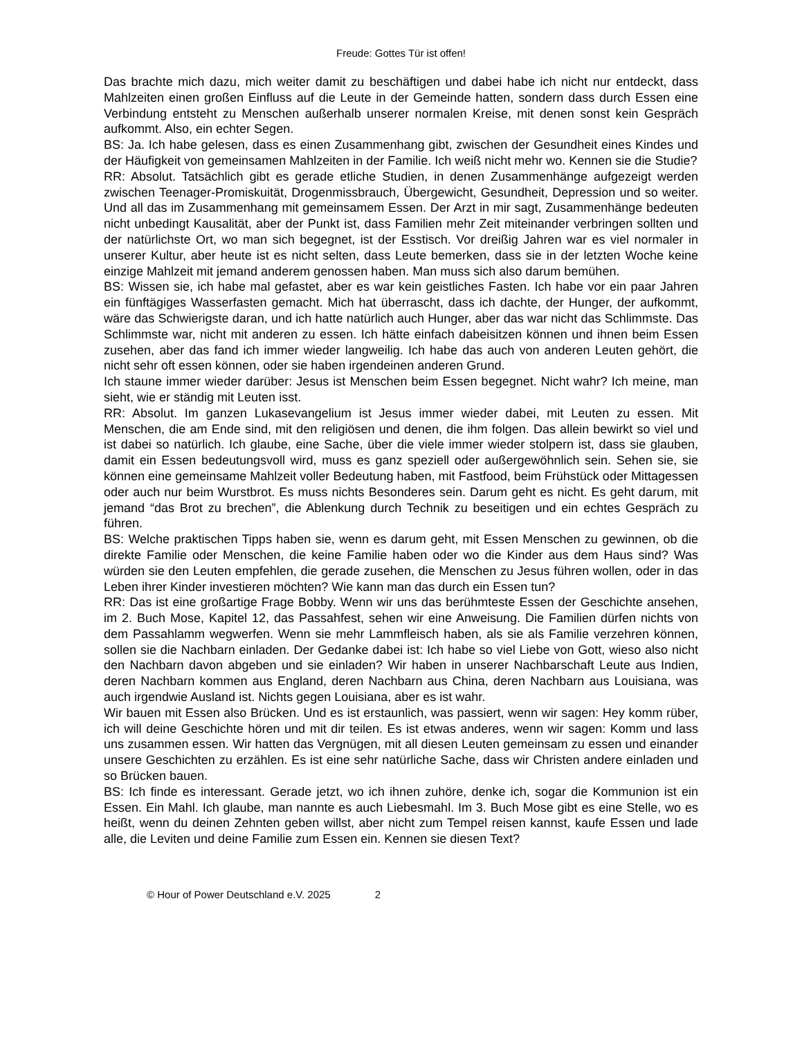Freude: Gottes Tür ist offen!
Das brachte mich dazu, mich weiter damit zu beschäftigen und dabei habe ich nicht nur entdeckt, dass Mahlzeiten einen großen Einfluss auf die Leute in der Gemeinde hatten, sondern dass durch Essen eine Verbindung entsteht zu Menschen außerhalb unserer normalen Kreise, mit denen sonst kein Gespräch aufkommt. Also, ein echter Segen.
BS: Ja. Ich habe gelesen, dass es einen Zusammenhang gibt, zwischen der Gesundheit eines Kindes und der Häufigkeit von gemeinsamen Mahlzeiten in der Familie. Ich weiß nicht mehr wo. Kennen sie die Studie?
RR: Absolut. Tatsächlich gibt es gerade etliche Studien, in denen Zusammenhänge aufgezeigt werden zwischen Teenager-Promiskuität, Drogenmissbrauch, Übergewicht, Gesundheit, Depression und so weiter. Und all das im Zusammenhang mit gemeinsamem Essen. Der Arzt in mir sagt, Zusammenhänge bedeuten nicht unbedingt Kausalität, aber der Punkt ist, dass Familien mehr Zeit miteinander verbringen sollten und der natürlichste Ort, wo man sich begegnet, ist der Esstisch. Vor dreißig Jahren war es viel normaler in unserer Kultur, aber heute ist es nicht selten, dass Leute bemerken, dass sie in der letzten Woche keine einzige Mahlzeit mit jemand anderem genossen haben. Man muss sich also darum bemühen.
BS: Wissen sie, ich habe mal gefastet, aber es war kein geistliches Fasten. Ich habe vor ein paar Jahren ein fünftägiges Wasserfasten gemacht. Mich hat überrascht, dass ich dachte, der Hunger, der aufkommt, wäre das Schwierigste daran, und ich hatte natürlich auch Hunger, aber das war nicht das Schlimmste. Das Schlimmste war, nicht mit anderen zu essen. Ich hätte einfach dabeisitzen können und ihnen beim Essen zusehen, aber das fand ich immer wieder langweilig. Ich habe das auch von anderen Leuten gehört, die nicht sehr oft essen können, oder sie haben irgendeinen anderen Grund.
Ich staune immer wieder darüber: Jesus ist Menschen beim Essen begegnet. Nicht wahr? Ich meine, man sieht, wie er ständig mit Leuten isst.
RR: Absolut. Im ganzen Lukasevangelium ist Jesus immer wieder dabei, mit Leuten zu essen. Mit Menschen, die am Ende sind, mit den religiösen und denen, die ihm folgen. Das allein bewirkt so viel und ist dabei so natürlich. Ich glaube, eine Sache, über die viele immer wieder stolpern ist, dass sie glauben, damit ein Essen bedeutungsvoll wird, muss es ganz speziell oder außergewöhnlich sein. Sehen sie, sie können eine gemeinsame Mahlzeit voller Bedeutung haben, mit Fastfood, beim Frühstück oder Mittagessen oder auch nur beim Wurstbrot. Es muss nichts Besonderes sein. Darum geht es nicht. Es geht darum, mit jemand “das Brot zu brechen”, die Ablenkung durch Technik zu beseitigen und ein echtes Gespräch zu führen.
BS: Welche praktischen Tipps haben sie, wenn es darum geht, mit Essen Menschen zu gewinnen, ob die direkte Familie oder Menschen, die keine Familie haben oder wo die Kinder aus dem Haus sind? Was würden sie den Leuten empfehlen, die gerade zusehen, die Menschen zu Jesus führen wollen, oder in das Leben ihrer Kinder investieren möchten? Wie kann man das durch ein Essen tun?
RR: Das ist eine großartige Frage Bobby. Wenn wir uns das berühmteste Essen der Geschichte ansehen, im 2. Buch Mose, Kapitel 12, das Passahfest, sehen wir eine Anweisung. Die Familien dürfen nichts von dem Passahlamm wegwerfen. Wenn sie mehr Lammfleisch haben, als sie als Familie verzehren können, sollen sie die Nachbarn einladen. Der Gedanke dabei ist: Ich habe so viel Liebe von Gott, wieso also nicht den Nachbarn davon abgeben und sie einladen? Wir haben in unserer Nachbarschaft Leute aus Indien, deren Nachbarn kommen aus England, deren Nachbarn aus China, deren Nachbarn aus Louisiana, was auch irgendwie Ausland ist. Nichts gegen Louisiana, aber es ist wahr.
Wir bauen mit Essen also Brücken. Und es ist erstaunlich, was passiert, wenn wir sagen: Hey komm rüber, ich will deine Geschichte hören und mit dir teilen. Es ist etwas anderes, wenn wir sagen: Komm und lass uns zusammen essen. Wir hatten das Vergnügen, mit all diesen Leuten gemeinsam zu essen und einander unsere Geschichten zu erzählen. Es ist eine sehr natürliche Sache, dass wir Christen andere einladen und so Brücken bauen.
BS: Ich finde es interessant. Gerade jetzt, wo ich ihnen zuhöre, denke ich, sogar die Kommunion ist ein Essen. Ein Mahl. Ich glaube, man nannte es auch Liebesmahl. Im 3. Buch Mose gibt es eine Stelle, wo es heißt, wenn du deinen Zehnten geben willst, aber nicht zum Tempel reisen kannst, kaufe Essen und lade alle, die Leviten und deine Familie zum Essen ein. Kennen sie diesen Text?
© Hour of Power Deutschland e.V. 2025 2